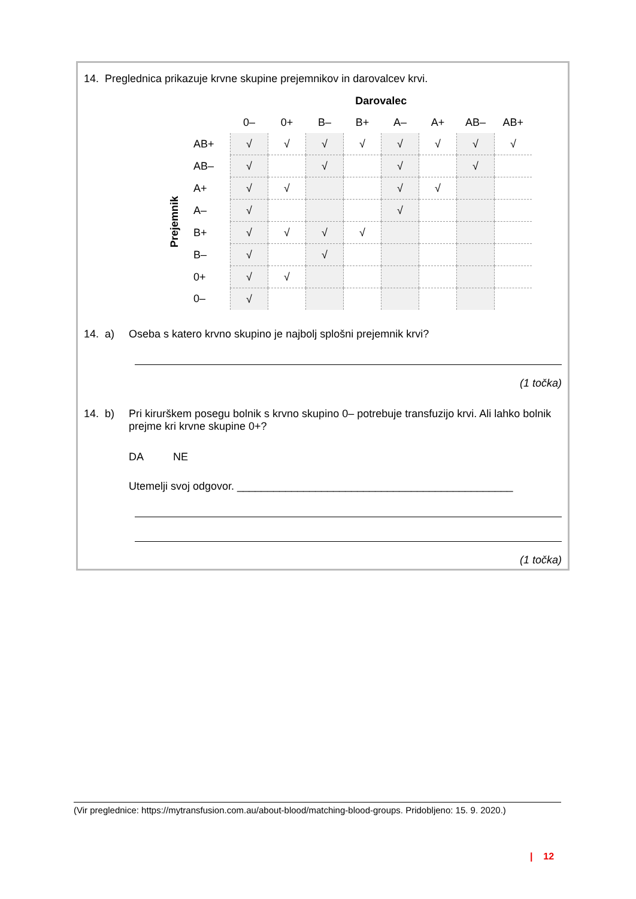14. Preglednica prikazuje krvne skupine prejemnikov in darovalcev krvi.
| | | Darovalec | | | | | | | |
| --- | --- | --- | --- | --- | --- | --- | --- | --- | --- |
| | | 0– | 0+ | B– | B+ | A– | A+ | AB– | AB+ |
| Prejemnik | AB+ | √ | √ | √ | √ | √ | √ | √ | √ |
| | AB– | √ | | √ | | √ | | √ | |
| | A+ | √ | √ | | | √ | √ | | |
| | A– | √ | | | | √ | | | |
| | B+ | √ | √ | √ | √ | | | | |
| | B– | √ | | √ | | | | | |
| | 0+ | √ | √ | | | | | | |
| | 0– | √ | | | | | | | |
14. a)
Oseba s katero krvno skupino je najbolj splošni prejemnik krvi?
(1 točka)
14. b)
Pri kirurškem posegu bolnik s krvno skupino 0– potrebuje transfuzijo krvi. Ali lahko bolnik prejme kri krvne skupine 0+?
DA NE
Utemelji svoj odgovor. ______________________________________________
(1 točka)
(Vir preglednice: https://mytransfusion.com.au/about-blood/matching-blood-groups. Pridobljeno: 15. 9. 2020.)
| 12